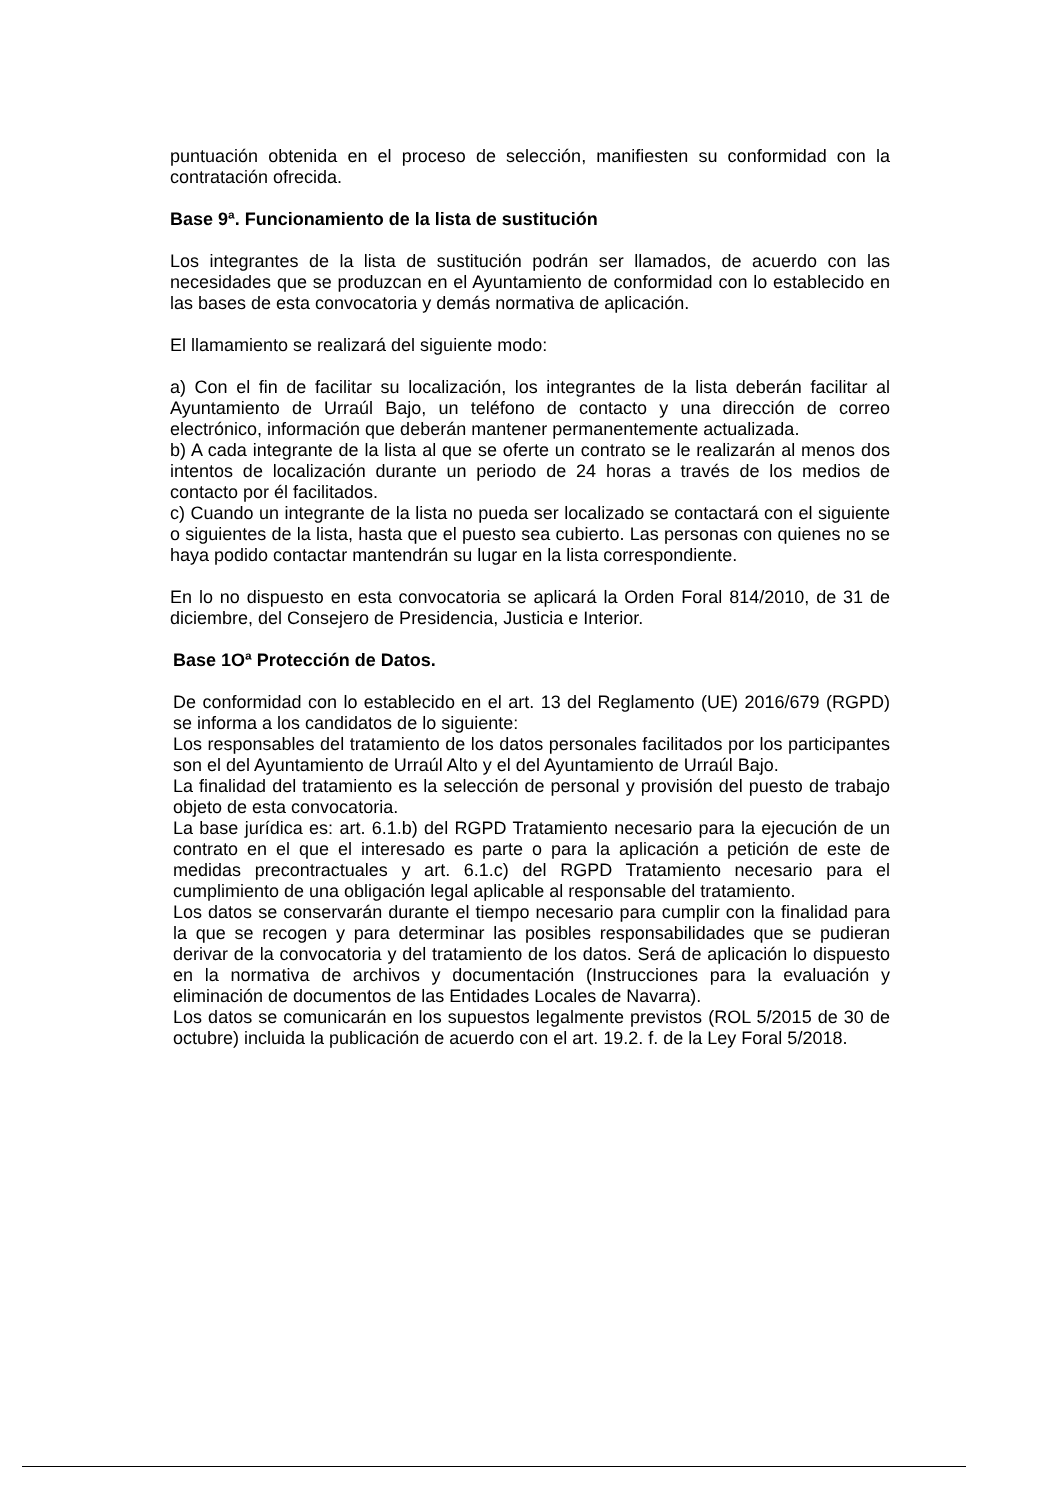puntuación obtenida en el proceso de selección, manifiesten su conformidad con la contratación ofrecida.
Base 9ª. Funcionamiento de la lista de sustitución
Los integrantes de la lista de sustitución podrán ser llamados, de acuerdo con las necesidades que se produzcan en el Ayuntamiento de conformidad con lo establecido en las bases de esta convocatoria y demás normativa de aplicación.
El llamamiento se realizará del siguiente modo:
a) Con el fin de facilitar su localización, los integrantes de la lista deberán facilitar al Ayuntamiento de Urraúl Bajo, un teléfono de contacto y una dirección de correo electrónico, información que deberán mantener permanentemente actualizada.
b) A cada integrante de la lista al que se oferte un contrato se le realizarán al menos dos intentos de localización durante un periodo de 24 horas a través de los medios de contacto por él facilitados.
c) Cuando un integrante de la lista no pueda ser localizado se contactará con el siguiente o siguientes de la lista, hasta que el puesto sea cubierto. Las personas con quienes no se haya podido contactar mantendrán su lugar en la lista correspondiente.
En lo no dispuesto en esta convocatoria se aplicará la Orden Foral 814/2010, de 31 de diciembre, del Consejero de Presidencia, Justicia e Interior.
Base 1Oª Protección de Datos.
De conformidad con lo establecido en el art. 13 del Reglamento (UE) 2016/679 (RGPD) se informa a los candidatos de lo siguiente:
Los responsables del tratamiento de los datos personales facilitados por los participantes son el del Ayuntamiento de Urraúl Alto y el del Ayuntamiento de Urraúl Bajo.
La finalidad del tratamiento es la selección de personal y provisión del puesto de trabajo objeto de esta convocatoria.
La base jurídica es: art. 6.1.b) del RGPD Tratamiento necesario para la ejecución de un contrato en el que el interesado es parte o para la aplicación a petición de este de medidas precontractuales y art. 6.1.c) del RGPD Tratamiento necesario para el cumplimiento de una obligación legal aplicable al responsable del tratamiento.
Los datos se conservarán durante el tiempo necesario para cumplir con la finalidad para la que se recogen y para determinar las posibles responsabilidades que se pudieran derivar de la convocatoria y del tratamiento de los datos. Será de aplicación lo dispuesto en la normativa de archivos y documentación (Instrucciones para la evaluación y eliminación de documentos de las Entidades Locales de Navarra).
Los datos se comunicarán en los supuestos legalmente previstos (ROL 5/2015 de 30 de octubre) incluida la publicación de acuerdo con el art. 19.2. f. de la Ley Foral 5/2018.